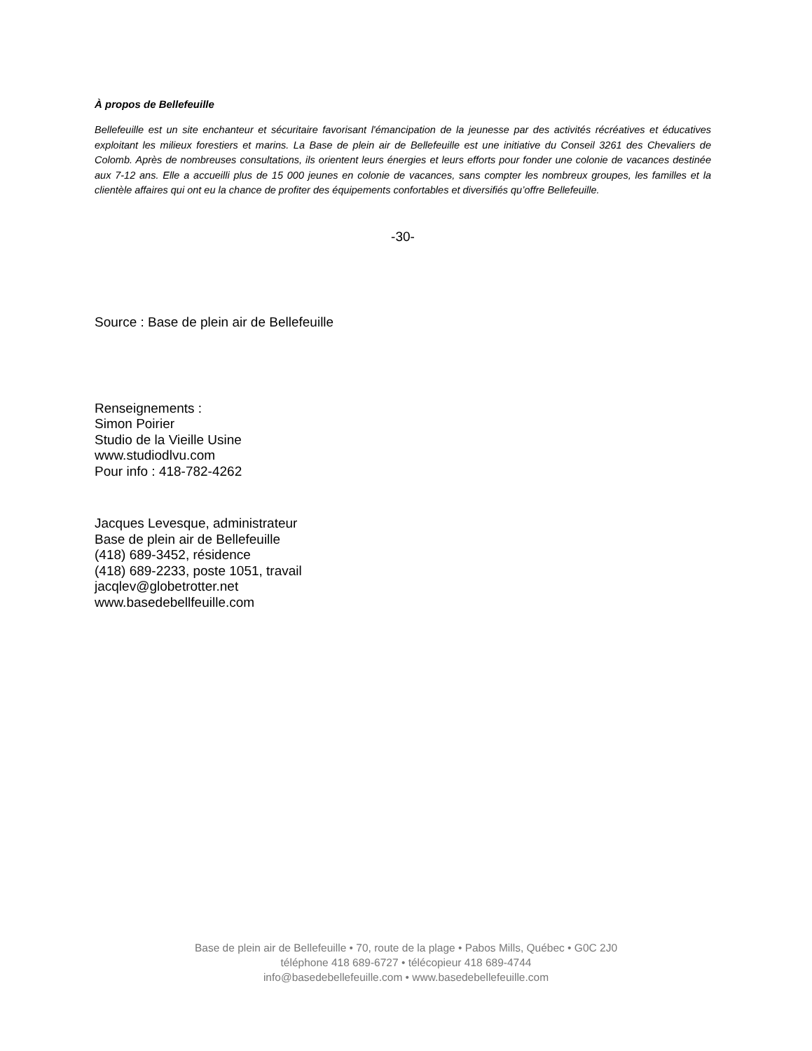À propos de Bellefeuille
Bellefeuille est un site enchanteur et sécuritaire favorisant l'émancipation de la jeunesse par des activités récréatives et éducatives exploitant les milieux forestiers et marins. La Base de plein air de Bellefeuille est une initiative du Conseil 3261 des Chevaliers de Colomb. Après de nombreuses consultations, ils orientent leurs énergies et leurs efforts pour fonder une colonie de vacances destinée aux 7-12 ans. Elle a accueilli plus de 15 000 jeunes en colonie de vacances, sans compter les nombreux groupes, les familles et la clientèle affaires qui ont eu la chance de profiter des équipements confortables et diversifiés qu’offre Bellefeuille.
-30-
Source : Base de plein air de Bellefeuille
Renseignements :
Simon Poirier
Studio de la Vieille Usine
www.studiodlvu.com
Pour info : 418-782-4262
Jacques Levesque, administrateur
Base de plein air de Bellefeuille
(418) 689-3452, résidence
(418) 689-2233, poste 1051, travail
jacqlev@globetrotter.net
www.basedebellfeuille.com
Base de plein air de Bellefeuille • 70, route de la plage • Pabos Mills, Québec • G0C 2J0
téléphone 418 689-6727 • télécopieur 418 689-4744
info@basedebellefeuille.com • www.basedebellefeuille.com